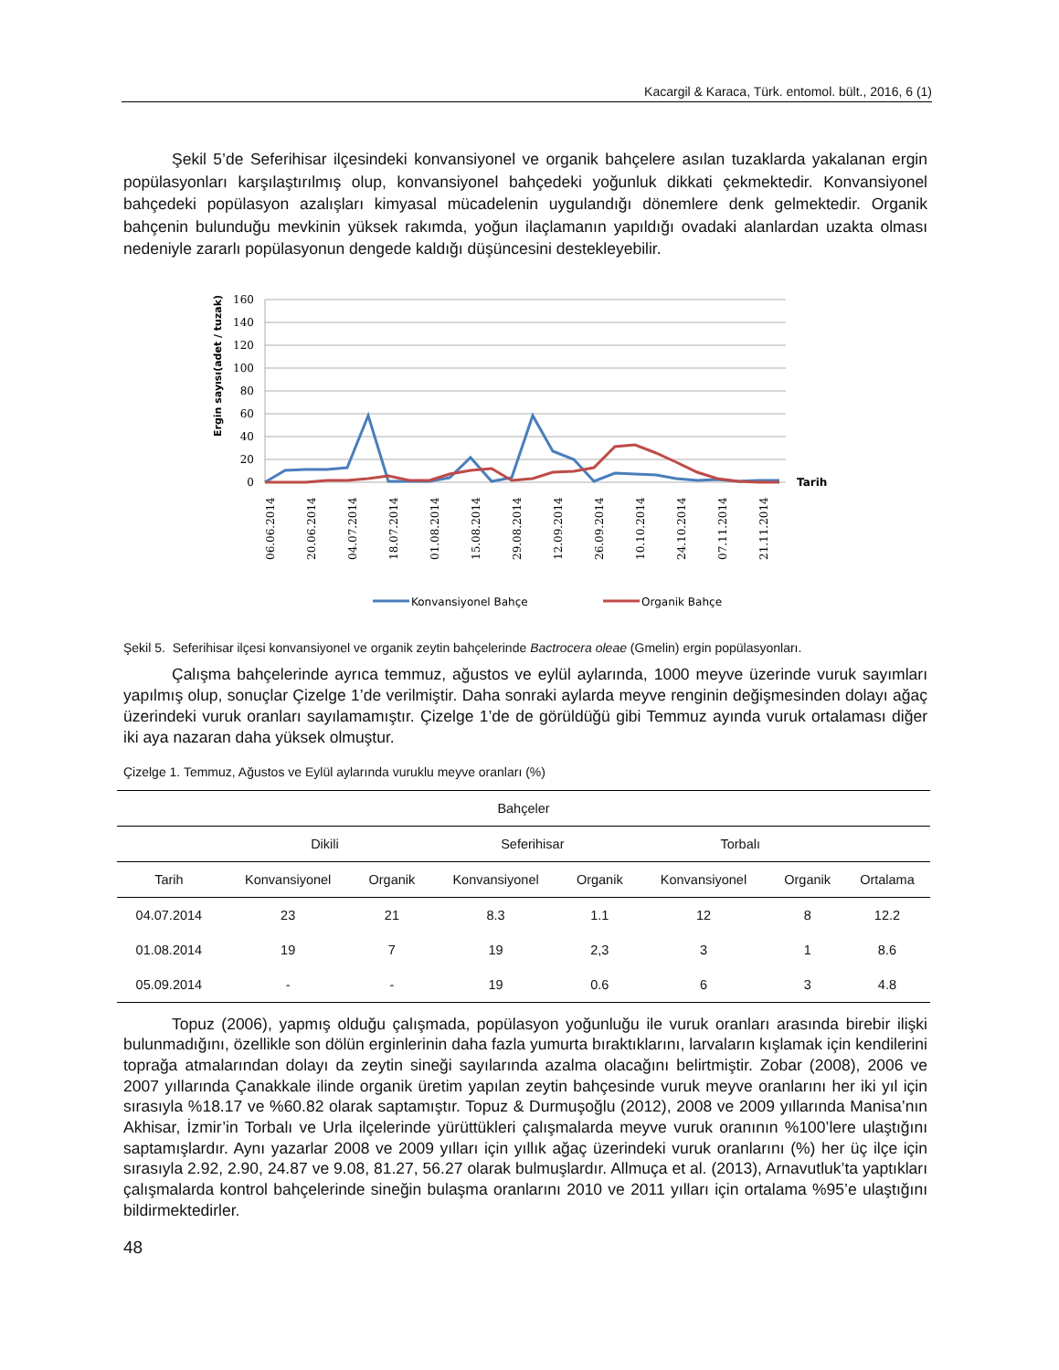Kacargil & Karaca, Türk. entomol. bült., 2016, 6 (1)
Şekil 5’de Seferihisar ilçesindeki konvansiyonel ve organik bahçelere asılan tuzaklarda yakalanan ergin popülasyonları karşılaştırılmış olup, konvansiyonel bahçedeki yoğunluk dikkati çekmektedir. Konvansiyonel bahçedeki popülasyon azalışları kimyasal mücadelenin uygulandığı dönemlere denk gelmektedir. Organik bahçenin bulunduğu mevkinin yüksek rakımda, yoğun ilaçlamanın yapıldığı ovadaki alanlardan uzakta olması nedeniyle zararlı popülasyonun dengede kaldığı düşüncesini destekleyebilir.
160
140
120
100
80
60
40
20
0
Ergin sayısı(adet / tuzak)
Tarih
06.06.2014
20.06.2014
04.07.2014
18.07.2014
01.08.2014
15.08.2014
29.08.2014
12.09.2014
26.09.2014
10.10.2014
24.10.2014
07.11.2014
21.11.2014
Konvansiyonel Bahçe
Organik Bahçe
Şekil 5. Seferihisar ilçesi konvansiyonel ve organik zeytin bahçelerinde Bactrocera oleae (Gmelin) ergin popülasyonları.
Çalışma bahçelerinde ayrıca temmuz, ağustos ve eylül aylarında, 1000 meyve üzerinde vuruk sayımları yapılmış olup, sonuçlar Çizelge 1’de verilmiştir. Daha sonraki aylarda meyve renginin değişmesinden dolayı ağaç üzerindeki vuruk oranları sayılamamıştır. Çizelge 1’de de görüldüğü gibi Temmuz ayında vuruk ortalaması diğer iki aya nazaran daha yüksek olmuştur.
Çizelge 1. Temmuz, Ağustos ve Eylül aylarında vuruklu meyve oranları (%)
| Bahçeler | | | | | | | |
| --- | --- | --- | --- | --- | --- | --- | --- |
| | Dikili | | Seferihisar | | Torbalı | | |
| Tarih | Konvansiyonel | Organik | Konvansiyonel | Organik | Konvansiyonel | Organik | Ortalama |
| 04.07.2014 | 23 | 21 | 8.3 | 1.1 | 12 | 8 | 12.2 |
| 01.08.2014 | 19 | 7 | 19 | 2,3 | 3 | 1 | 8.6 |
| 05.09.2014 | - | - | 19 | 0.6 | 6 | 3 | 4.8 |
Topuz (2006), yapmış olduğu çalışmada, popülasyon yoğunluğu ile vuruk oranları arasında birebir ilişki bulunmadığını, özellikle son dölün erginlerinin daha fazla yumurta bıraktıklarını, larvaların kışlamak için kendilerini toprağa atmalarından dolayı da zeytin sineği sayılarında azalma olacağını belirtmiştir. Zobar (2008), 2006 ve 2007 yıllarında Çanakkale ilinde organik üretim yapılan zeytin bahçesinde vuruk meyve oranlarını her iki yıl için sırasıyla %18.17 ve %60.82 olarak saptamıştır. Topuz & Durmuşoğlu (2012), 2008 ve 2009 yıllarında Manisa’nın Akhisar, İzmir’in Torbalı ve Urla ilçelerinde yürüttükleri çalışmalarda meyve vuruk oranının %100’lere ulaştığını saptamışlardır. Aynı yazarlar 2008 ve 2009 yılları için yıllık ağaç üzerindeki vuruk oranlarını (%) her üç ilçe için sırasıyla 2.92, 2.90, 24.87 ve 9.08, 81.27, 56.27 olarak bulmuşlardır. Allmuça et al. (2013), Arnavutluk’ta yaptıkları çalışmalarda kontrol bahçelerinde sineğin bulaşma oranlarını 2010 ve 2011 yılları için ortalama %95’e ulaştığını bildirmektedirler.
48